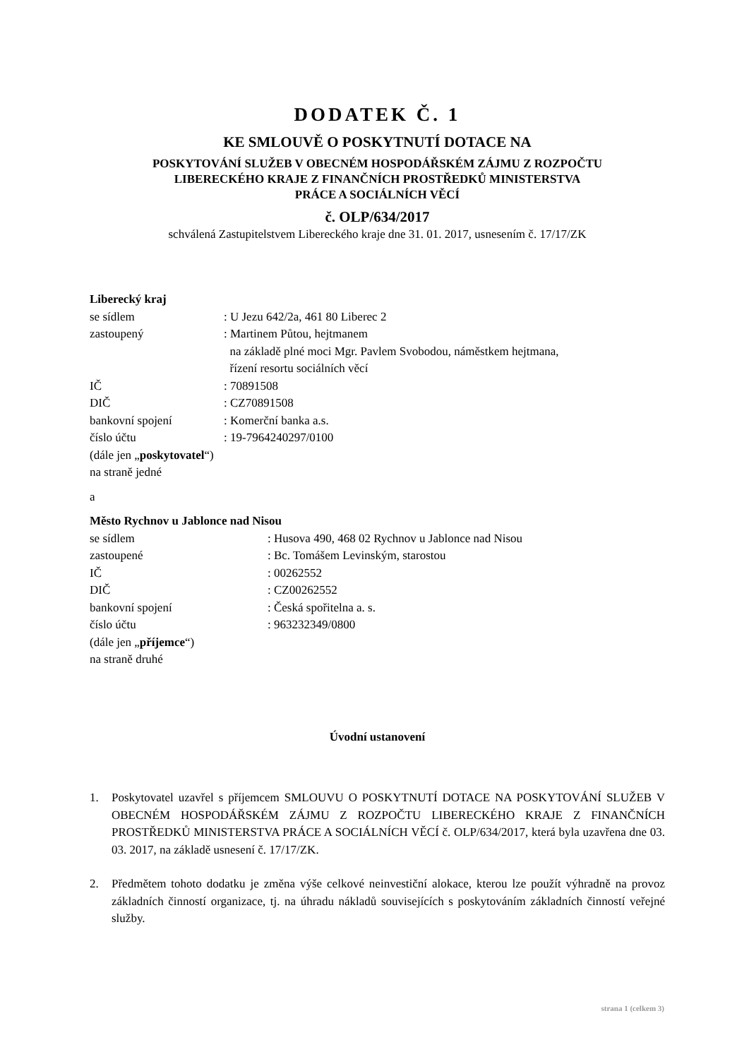DODATEK Č. 1
KE SMLOUVĚ O POSKYTNUTÍ DOTACE NA
POSKYTOVÁNÍ SLUŽEB V OBECNÉM HOSPODÁŘSKÉM ZÁJMU Z ROZPOČTU
LIBERECKÉHO KRAJE Z FINANČNÍCH PROSTŘEDKŮ MINISTERSTVA
PRÁCE A SOCIÁLNÍCH VĚCÍ
č. OLP/634/2017
schválená Zastupitelstvem Libereckého kraje dne 31. 01. 2017, usnesením č. 17/17/ZK
Liberecký kraj
se sídlem: U Jezu 642/2a, 461 80 Liberec 2
zastoupený: Martinem Půtou, hejtmanem
na základě plné moci Mgr. Pavlem Svobodou, náměstkem hejtmana,
řízení resortu sociálních věcí
IČ: 70891508
DIČ: CZ70891508
bankovní spojení: Komerční banka a.s.
číslo účtu: 19-7964240297/0100
(dále jen „poskytovatel“)
na straně jedné
a
Město Rychnov u Jablonce nad Nisou
se sídlem: Husova 490, 468 02 Rychnov u Jablonce nad Nisou
zastoupené: Bc. Tomášem Levinským, starostou
IČ: 00262552
DIČ: CZ00262552
bankovní spojení: Česká spořitelna a. s.
číslo účtu: 963232349/0800
(dále jen „příjemce“)
na straně druhé
Úvodní ustanovení
1. Poskytovatel uzavřel s příjemcem SMLOUVU O POSKYTNUTÍ DOTACE NA POSKYTOVÁNÍ SLUŽEB V OBECNÉM HOSPODÁŘSKÉM ZÁJMU Z ROZPOČTU LIBERECKÉHO KRAJE Z FINANČNÍCH PROSTŘEDKŮ MINISTERSTVA PRÁCE A SOCIÁLNÍCH VĚCÍ č. OLP/634/2017, která byla uzavřena dne 03. 03. 2017, na základě usnesení č. 17/17/ZK.
2. Předmětem tohoto dodatku je změna výše celkové neinvestiční alokace, kterou lze použít výhradně na provoz základních činností organizace, tj. na úhradu nákladů souvisejících s poskytováním základních činností veřejné služby.
strana 1 (celkem 3)